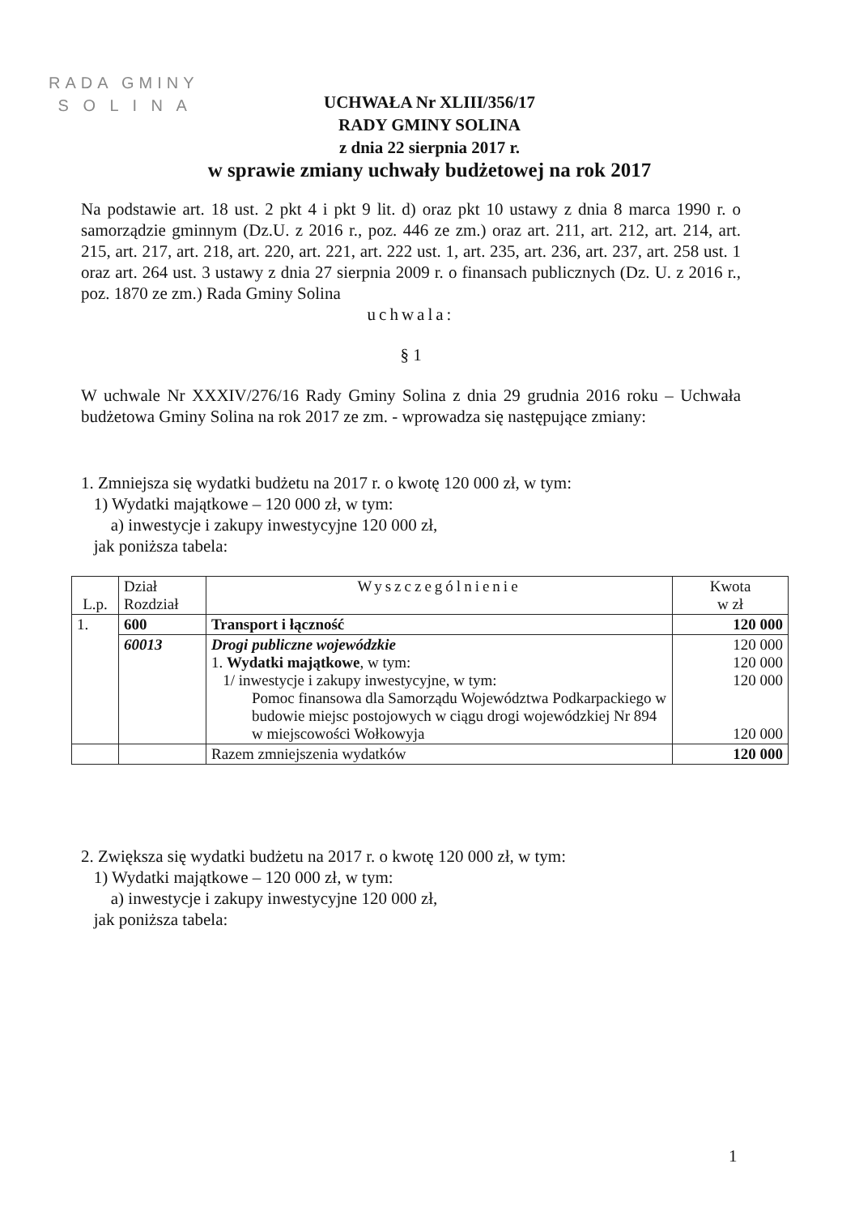RADA GMINY
S O L I N A
UCHWAŁA Nr XLIII/356/17
RADY GMINY SOLINA
z dnia 22 sierpnia 2017 r.
w sprawie zmiany uchwały budżetowej na rok 2017
Na podstawie art. 18 ust. 2 pkt 4 i pkt 9 lit. d) oraz pkt 10 ustawy z dnia 8 marca 1990 r. o samorządzie gminnym (Dz.U. z 2016 r., poz. 446 ze zm.) oraz art. 211, art. 212, art. 214, art. 215, art. 217, art. 218, art. 220, art. 221, art. 222 ust. 1, art. 235, art. 236, art. 237, art. 258 ust. 1 oraz art. 264 ust. 3 ustawy z dnia 27 sierpnia 2009 r. o finansach publicznych (Dz. U. z 2016 r., poz. 1870 ze zm.) Rada Gminy Solina
uchwala:
§ 1
W uchwale Nr XXXIV/276/16 Rady Gminy Solina z dnia 29 grudnia 2016 roku – Uchwała budżetowa Gminy Solina na rok 2017 ze zm. - wprowadza się następujące zmiany:
1. Zmniejsza się wydatki budżetu na 2017 r. o kwotę 120 000 zł, w tym:
1) Wydatki majątkowe – 120 000 zł, w tym:
a) inwestycje i zakupy inwestycyjne 120 000 zł,
jak poniższa tabela:
| L.p. | Dział Rozdział | Wyszczególnienie | Kwota w zł |
| --- | --- | --- | --- |
| 1. | 600 | Transport i łączność | 120 000 |
| | 60013 | Drogi publiczne wojewódzkie 1. Wydatki majątkowe , w tym: 1/ inwestycje i zakupy inwestycyjne, w tym: Pomoc finansowa dla Samorządu Województwa Podkarpackiego w budowie miejsc postojowych w ciągu drogi wojewódzkiej Nr 894 w miejscowości Wołkowyja | 120 000 120 000 120 000 120 000 |
| | | Razem zmniejszenia wydatków | 120 000 |
2. Zwiększa się wydatki budżetu na 2017 r. o kwotę 120 000 zł, w tym:
1) Wydatki majątkowe – 120 000 zł, w tym:
a) inwestycje i zakupy inwestycyjne 120 000 zł,
jak poniższa tabela:
1